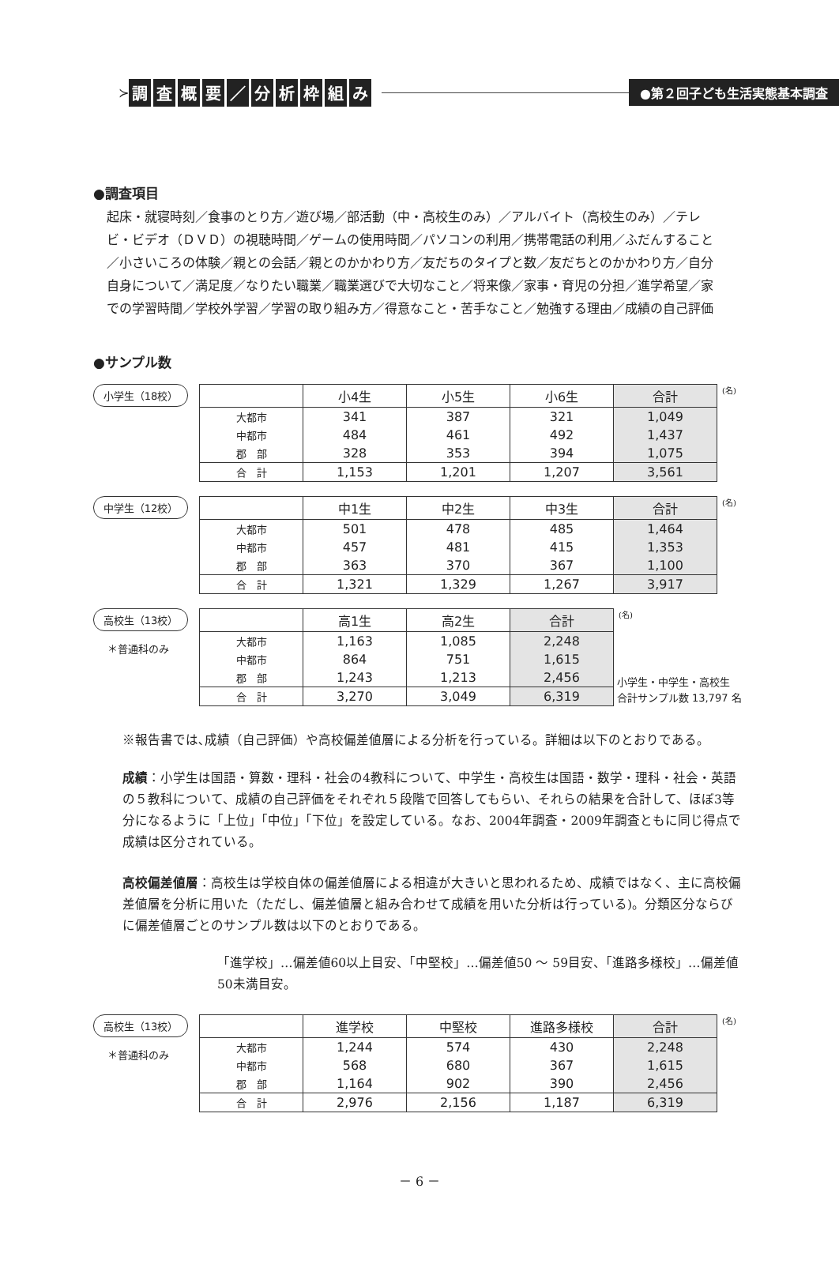●第２回子ども生活実態基本調査
≻ 調査概要 ／ 分析枠組み
●調査項目
起床・就寝時刻／食事のとり方／遊び場／部活動（中・高校生のみ）／アルバイト（高校生のみ）／テレビ・ビデオ（ＤＶＤ）の視聴時間／ゲームの使用時間／パソコンの利用／携帯電話の利用／ふだんすること／小さいころの体験／親との会話／親とのかかわり方／友だちのタイプと数／友だちとのかかわり方／自分自身について／満足度／なりたい職業／職業選びで大切なこと／将来像／家事・育児の分担／進学希望／家での学習時間／学校外学習／学習の取り組み方／得意なこと・苦手なこと／勉強する理由／成績の自己評価
●サンプル数
小学生（18校）
| | 小4生 | 小5生 | 小6生 | 合計 |
| --- | --- | --- | --- | --- |
| 大都市 | 341 | 387 | 321 | 1,049 |
| 中都市 | 484 | 461 | 492 | 1,437 |
| 郡 部 | 328 | 353 | 394 | 1,075 |
| 合 計 | 1,153 | 1,201 | 1,207 | 3,561 |
(名)
中学生（12校）
| | 中1生 | 中2生 | 中3生 | 合計 |
| --- | --- | --- | --- | --- |
| 大都市 | 501 | 478 | 485 | 1,464 |
| 中都市 | 457 | 481 | 415 | 1,353 |
| 郡 部 | 363 | 370 | 367 | 1,100 |
| 合 計 | 1,321 | 1,329 | 1,267 | 3,917 |
(名)
高校生（13校）
＊普通科のみ
| | 高1生 | 高2生 | 合計 |
| --- | --- | --- | --- |
| 大都市 | 1,163 | 1,085 | 2,248 |
| 中都市 | 864 | 751 | 1,615 |
| 郡 部 | 1,243 | 1,213 | 2,456 |
| 合 計 | 3,270 | 3,049 | 6,319 |
(名)
小学生・中学生・高校生
合計サンプル数 13,797 名
※報告書では､成績（自己評価）や高校偏差値層による分析を行っている。詳細は以下のとおりである。
成績：小学生は国語・算数・理科・社会の4教科について、中学生・高校生は国語・数学・理科・社会・英語の５教科について、成績の自己評価をそれぞれ５段階で回答してもらい、それらの結果を合計して、ほぼ3等分になるように「上位」「中位」「下位」を設定している。なお、2004年調査・2009年調査ともに同じ得点で成績は区分されている。
高校偏差値層：高校生は学校自体の偏差値層による相違が大きいと思われるため、成績ではなく、主に高校偏差値層を分析に用いた（ただし、偏差値層と組み合わせて成績を用いた分析は行っている)。分類区分ならびに偏差値層ごとのサンプル数は以下のとおりである。
「進学校」…偏差値60以上目安、「中堅校」…偏差値50 ～ 59目安、「進路多様校」…偏差値50未満目安。
高校生（13校）
＊普通科のみ
| | 進学校 | 中堅校 | 進路多様校 | 合計 |
| --- | --- | --- | --- | --- |
| 大都市 | 1,244 | 574 | 430 | 2,248 |
| 中都市 | 568 | 680 | 367 | 1,615 |
| 郡 部 | 1,164 | 902 | 390 | 2,456 |
| 合 計 | 2,976 | 2,156 | 1,187 | 6,319 |
(名)
－ 6 －